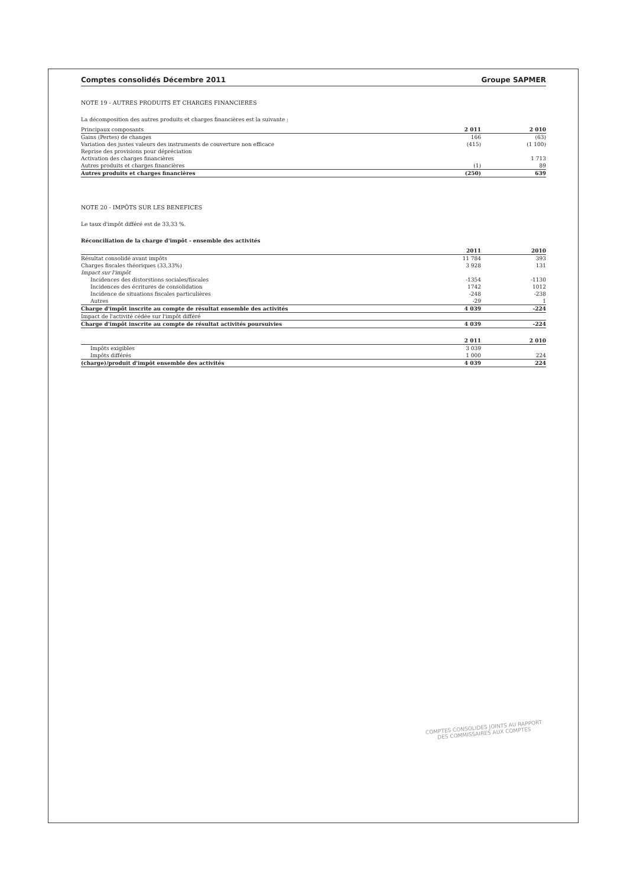Comptes consolidés Décembre 2011 Groupe SAPMER
NOTE 19 - AUTRES PRODUITS ET CHARGES FINANCIERES
La décomposition des autres produits et charges financières est la suivante :
| Principaux composants | 2 011 | 2 010 |
| Gains (Pertes) de changes | 166 | (63) |
| Variation des justes valeurs des instruments de couverture non efficace | (415) | (1 100) |
| Reprise des provisions pour dépréciation | | |
| Activation des charges financières | | 1 713 |
| Autres produits et charges financières | (1) | 89 |
| Autres produits et charges financières | (250) | 639 |
NOTE 20 - IMPÔTS SUR LES BENEFICES
Le taux d'impôt différé est de 33,33 %.
Réconciliation de la charge d'impôt - ensemble des activités
| | 2011 | 2010 |
| Résultat consolidé avant impôts | 11 784 | 393 |
| Charges fiscales théoriques (33,33%) | 3 928 | 131 |
| Impact sur l'impôt | | |
| Incidences des distorstions sociales/fiscales | -1354 | -1130 |
| Incidences des écritures de consolidation | 1742 | 1012 |
| Incidence de situations fiscales particulières | -248 | -238 |
| Autres | -29 | 1 |
| Charge d'impôt inscrite au compte de résultat ensemble des activités | 4 039 | -224 |
| Impact de l'activité cédée sur l'impôt différé | | |
| Charge d'impôt inscrite au compte de résultat activités poursuivies | 4 039 | -224 |
| | 2 011 | 2 010 |
| Impôts exigibles | 3 039 | |
| Impôts différés | 1 000 | 224 |
| (charge)/produit d'impôt ensemble des activités | 4 039 | 224 |
COMPTES CONSOLIDES JOINTS AU RAPPORT
DES COMMISSAIRES AUX COMPTES